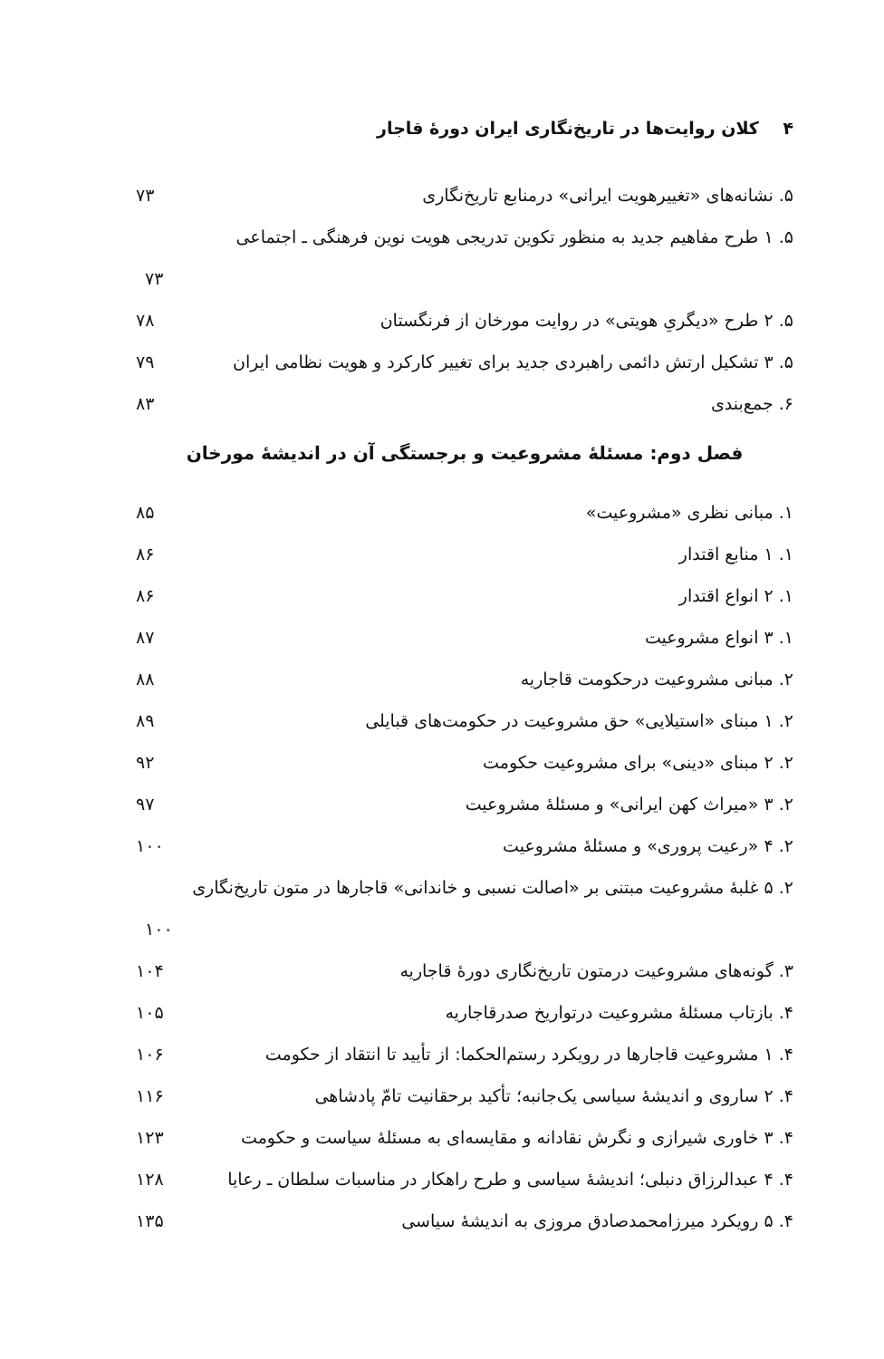۴ کلان روایت‌ها در تاریخ‌نگاری ایران دورهٔ قاجار
۵. نشانه‌های «تغییرهویت ایرانی» درمنابع تاریخ‌نگاری ۷۳
۵. ۱ طرح مفاهیم جدید به منظور تکوین تدریجی هویت نوین فرهنگی ـ اجتماعی
۷۳
۵. ۲ طرح «دیگریِ هویتی» در روایت مورخان از فرنگستان ۷۸
۵. ۳ تشکیل ارتش دائمی راهبردی جدید برای تغییر کارکرد و هویت نظامی ایران ۷۹
۶. جمع‌بندی ۸۳
فصل دوم: مسئلهٔ مشروعیت و برجستگی آن در اندیشهٔ مورخان
۱. مبانی نظری «مشروعیت» ۸۵
۱. ۱ منابع اقتدار ۸۶
۱. ۲ انواع اقتدار ۸۶
۱. ۳ انواع مشروعیت ۸۷
۲. مبانی مشروعیت درحکومت قاجاریه ۸۸
۲. ۱ مبنای «استیلایی» حق مشروعیت در حکومت‌های قبایلی ۸۹
۲. ۲ مبنای «دینی» برای مشروعیت حکومت ۹۲
۲. ۳ «میراث کهن ایرانی» و مسئلهٔ مشروعیت ۹۷
۲. ۴ «رعیت پروری» و مسئلهٔ مشروعیت ۱۰۰
۲. ۵ غلبهٔ مشروعیت مبتنی بر «اصالت نسبی و خاندانی» قاجارها در متون تاریخ‌نگاری
۱۰۰
۳. گونه‌های مشروعیت درمتون تاریخ‌نگاری دورهٔ قاجاریه ۱۰۴
۴. بازتاب مسئلهٔ مشروعیت درتواریخ صدرقاجاریه ۱۰۵
۴. ۱ مشروعیت قاجارها در رویکرد رستم‌الحکما: از تأیید تا انتقاد از حکومت ۱۰۶
۴. ۲ ساروی و اندیشهٔ سیاسی یک‌جانبه؛ تأکید برحقانیت تامّ پادشاهی ۱۱۶
۴. ۳ خاوری شیرازی و نگرش نقادانه و مقایسه‌ای به مسئلهٔ سیاست و حکومت ۱۲۳
۴. ۴ عبدالرزاق دنبلی؛ اندیشهٔ سیاسی و طرح راهکار در مناسبات سلطان ـ رعایا ۱۲۸
۴. ۵ رویکرد میرزامحمدصادق مروزی به اندیشهٔ سیاسی ۱۳۵